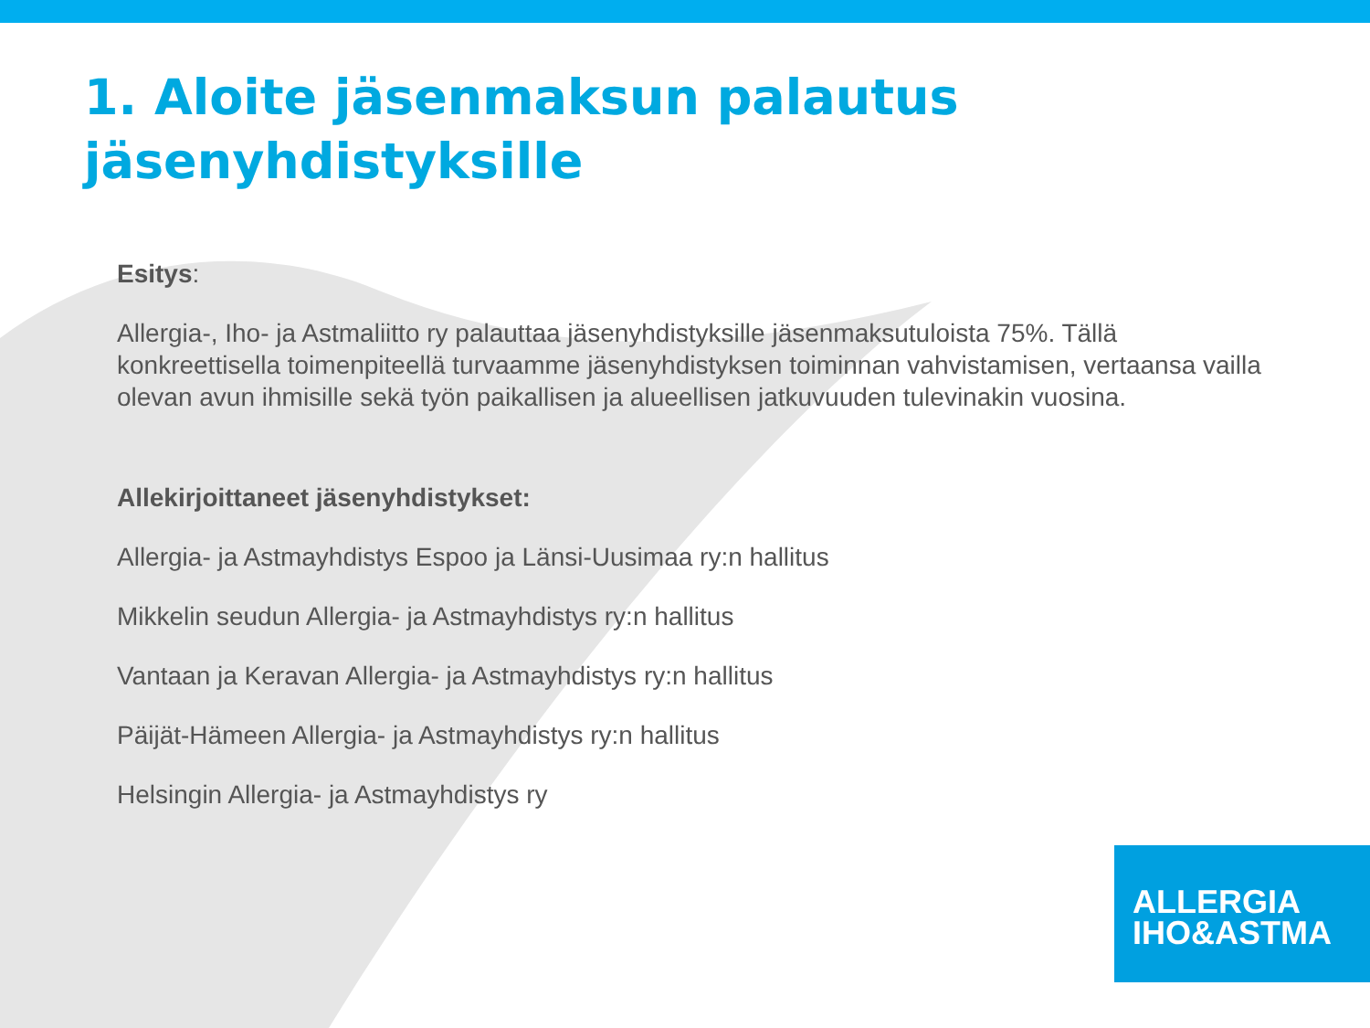1. Aloite jäsenmaksun palautus
jäsenyhdistyksille
Esitys:
Allergia-, Iho- ja Astmaliitto ry palauttaa jäsenyhdistyksille jäsenmaksutuloista 75%. Tällä konkreettisella toimenpiteellä turvaamme jäsenyhdistyksen toiminnan vahvistamisen, vertaansa vailla olevan avun ihmisille sekä työn paikallisen ja alueellisen jatkuvuuden tulevinakin vuosina.
Allekirjoittaneet jäsenyhdistykset:
Allergia- ja Astmayhdistys Espoo ja Länsi-Uusimaa ry:n hallitus
Mikkelin seudun Allergia- ja Astmayhdistys ry:n hallitus
Vantaan ja Keravan Allergia- ja Astmayhdistys ry:n hallitus
Päijät-Hämeen Allergia- ja Astmayhdistys ry:n hallitus
Helsingin Allergia- ja Astmayhdistys ry
ALLERGIA
IHO&ASTMA